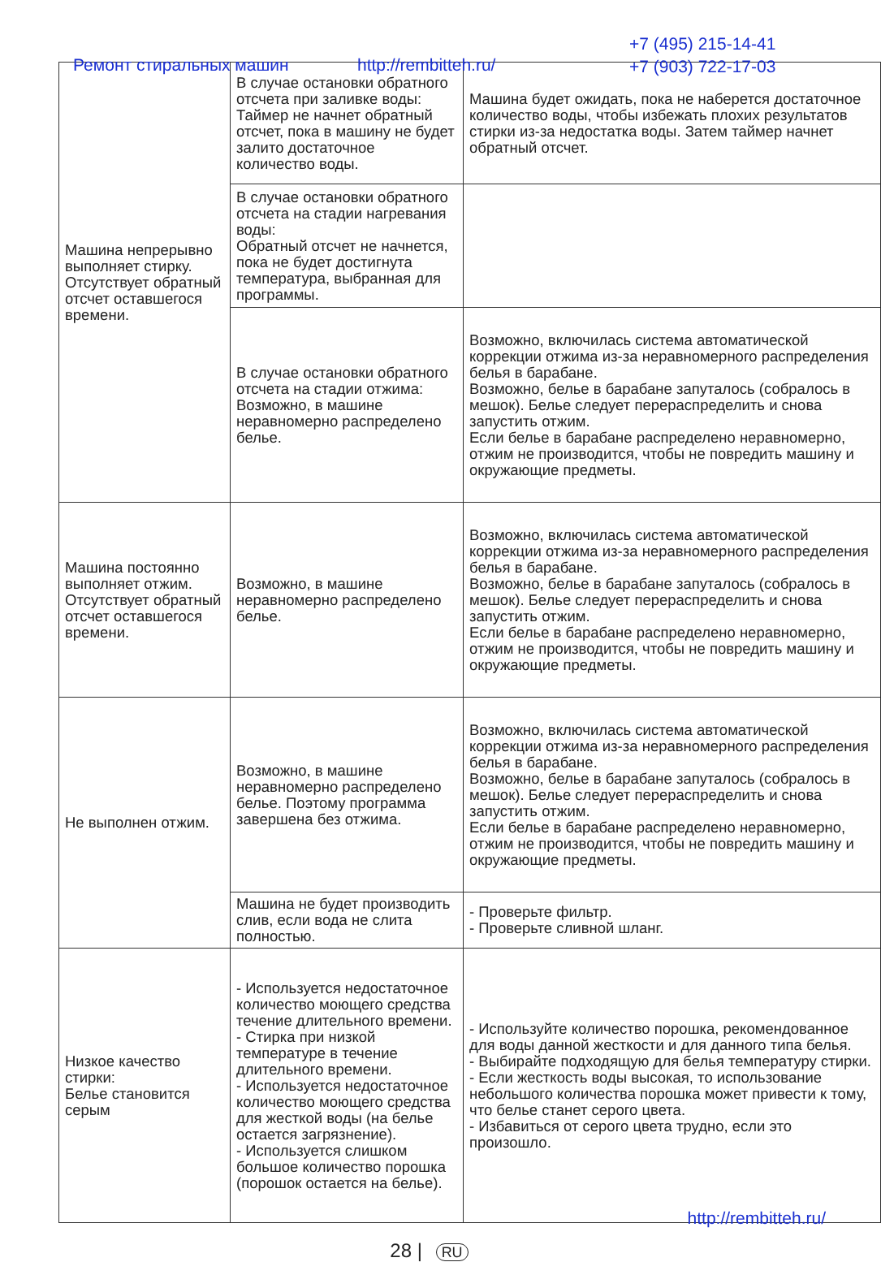Ремонт стиральных машин http://rembitteh.ru/
+7 (495) 215-14-41
+7 (903) 722-17-03
| Машина непрерывно выполняет стирку. Отсутствует обратный отсчет оставшегося времени. | В случае остановки обратного отсчета при заливке воды: Таймер не начнет обратный отсчет, пока в машину не будет залито достаточное количество воды. | Машина будет ожидать, пока не наберется достаточное количество воды, чтобы избежать плохих результатов стирки из-за недостатка воды. Затем таймер начнет обратный отсчет. |
| | В случае остановки обратного отсчета на стадии нагревания воды: Обратный отсчет не начнется, пока не будет достигнута температура, выбранная для программы. | |
| | В случае остановки обратного отсчета на стадии отжима: Возможно, в машине неравномерно распределено белье. | Возможно, включилась система автоматической коррекции отжима из-за неравномерного распределения белья в барабане. Возможно, белье в барабане запуталось (собралось в мешок). Белье следует перераспределить и снова запустить отжим. Если белье в барабане распределено неравномерно, отжим не производится, чтобы не повредить машину и окружающие предметы. |
| Машина постоянно выполняет отжим. Отсутствует обратный отсчет оставшегося времени. | Возможно, в машине неравномерно распределено белье. | Возможно, включилась система автоматической коррекции отжима из-за неравномерного распределения белья в барабане. Возможно, белье в барабане запуталось (собралось в мешок). Белье следует перераспределить и снова запустить отжим. Если белье в барабане распределено неравномерно, отжим не производится, чтобы не повредить машину и окружающие предметы. |
| Не выполнен отжим. | Возможно, в машине неравномерно распределено белье. Поэтому программа завершена без отжима. | Возможно, включилась система автоматической коррекции отжима из-за неравномерного распределения белья в барабане. Возможно, белье в барабане запуталось (собралось в мешок). Белье следует перераспределить и снова запустить отжим. Если белье в барабане распределено неравномерно, отжим не производится, чтобы не повредить машину и окружающие предметы. |
| | Машина не будет производить слив, если вода не слита полностью. | - Проверьте фильтр. - Проверьте сливной шланг. |
| Низкое качество стирки: Белье становится серым | - Используется недостаточное количество моющего средства течение длительного времени. - Стирка при низкой температуре в течение длительного времени. - Используется недостаточное количество моющего средства для жесткой воды (на белье остается загрязнение). - Используется слишком большое количество порошка (порошок остается на белье). | - Используйте количество порошка, рекомендованное для воды данной жесткости и для данного типа белья. - Выбирайте подходящую для белья температуру стирки. - Если жесткость воды высокая, то использование небольшого количества порошка может привести к тому, что белье станет серого цвета. - Избавиться от серого цвета трудно, если это произошло. |
http://rembitteh.ru/
28 | RU